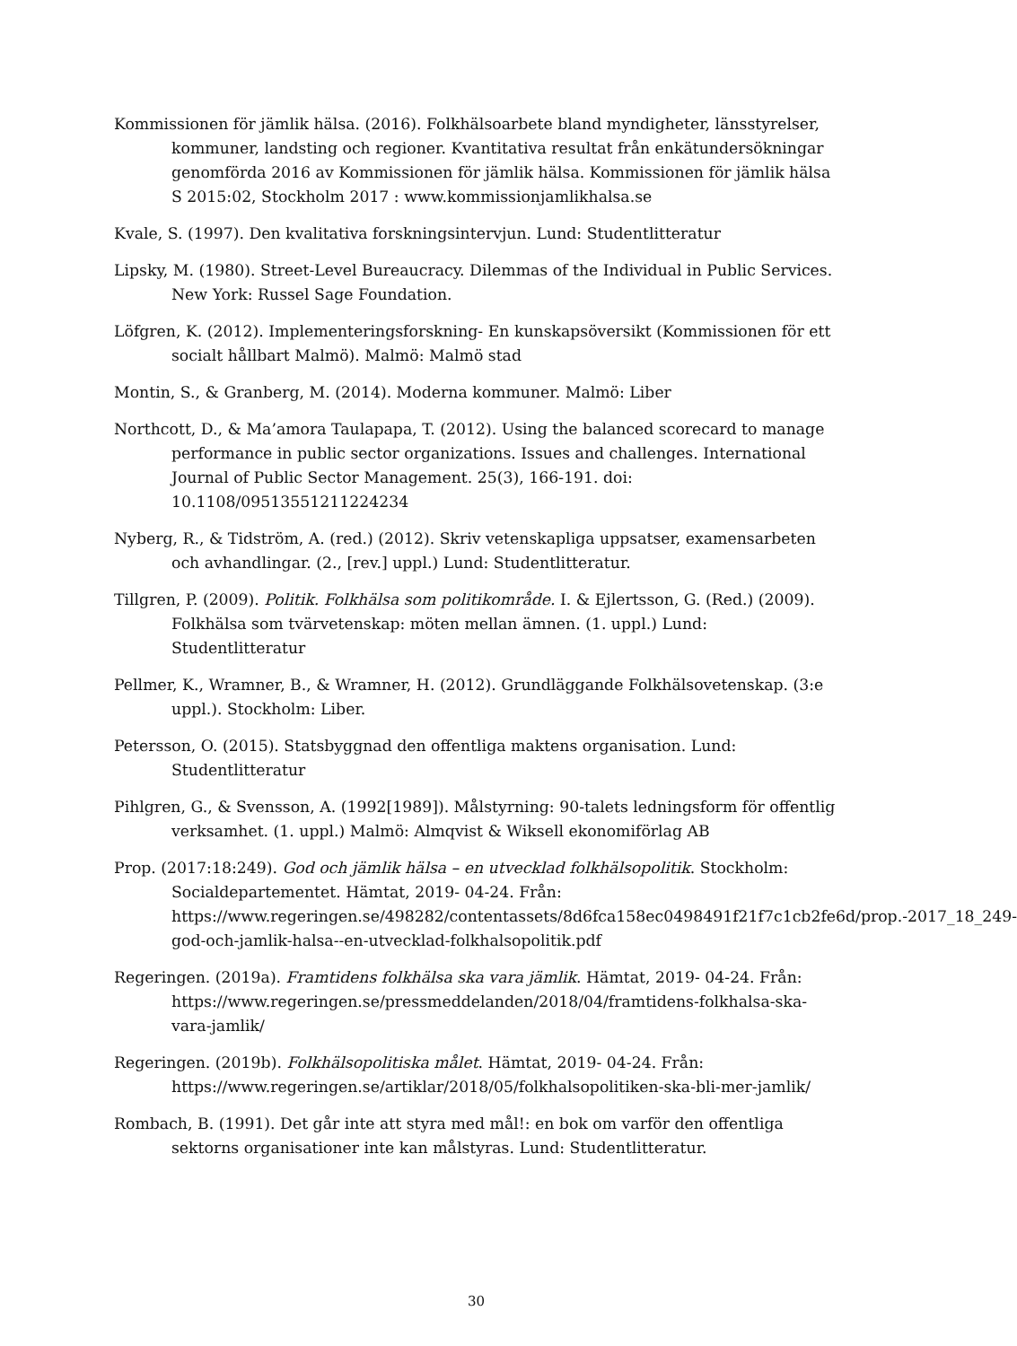Kommissionen för jämlik hälsa. (2016). Folkhälsoarbete bland myndigheter, länsstyrelser, kommuner, landsting och regioner. Kvantitativa resultat från enkätundersökningar genomförda 2016 av Kommissionen för jämlik hälsa. Kommissionen för jämlik hälsa S 2015:02, Stockholm 2017 : www.kommissionjamlikhalsa.se
Kvale, S. (1997). Den kvalitativa forskningsintervjun. Lund: Studentlitteratur
Lipsky, M. (1980). Street-Level Bureaucracy. Dilemmas of the Individual in Public Services. New York: Russel Sage Foundation.
Löfgren, K. (2012). Implementeringsforskning- En kunskapsöversikt (Kommissionen för ett socialt hållbart Malmö). Malmö: Malmö stad
Montin, S., & Granberg, M. (2014). Moderna kommuner. Malmö: Liber
Northcott, D., & Ma’amora Taulapapa, T. (2012). Using the balanced scorecard to manage performance in public sector organizations. Issues and challenges. International Journal of Public Sector Management. 25(3), 166-191. doi: 10.1108/09513551211224234
Nyberg, R., & Tidström, A. (red.) (2012). Skriv vetenskapliga uppsatser, examensarbeten och avhandlingar. (2., [rev.] uppl.) Lund: Studentlitteratur.
Tillgren, P. (2009). Politik. Folkhälsa som politikområde. I. & Ejlertsson, G. (Red.) (2009). Folkhälsa som tvärvetenskap: möten mellan ämnen. (1. uppl.) Lund: Studentlitteratur
Pellmer, K., Wramner, B., & Wramner, H. (2012). Grundläggande Folkhälsovetenskap. (3:e uppl.). Stockholm: Liber.
Petersson, O. (2015). Statsbyggnad den offentliga maktens organisation. Lund: Studentlitteratur
Pihlgren, G., & Svensson, A. (1992[1989]). Målstyrning: 90-talets ledningsform för offentlig verksamhet. (1. uppl.) Malmö: Almqvist & Wiksell ekonomiförlag AB
Prop. (2017:18:249). God och jämlik hälsa – en utvecklad folkhälsopolitik. Stockholm: Socialdepartementet. Hämtat, 2019- 04-24. Från: https://www.regeringen.se/498282/contentassets/8d6fca158ec0498491f21f7c1cb2fe6d/prop.-2017_18_249-god-och-jamlik-halsa--en-utvecklad-folkhalsopolitik.pdf
Regeringen. (2019a). Framtidens folkhälsa ska vara jämlik. Hämtat, 2019- 04-24. Från: https://www.regeringen.se/pressmeddelanden/2018/04/framtidens-folkhalsa-ska-vara-jamlik/
Regeringen. (2019b). Folkhälsopolitiska målet. Hämtat, 2019- 04-24. Från: https://www.regeringen.se/artiklar/2018/05/folkhalsopolitiken-ska-bli-mer-jamlik/
Rombach, B. (1991). Det går inte att styra med mål!: en bok om varför den offentliga sektorns organisationer inte kan målstyras. Lund: Studentlitteratur.
30